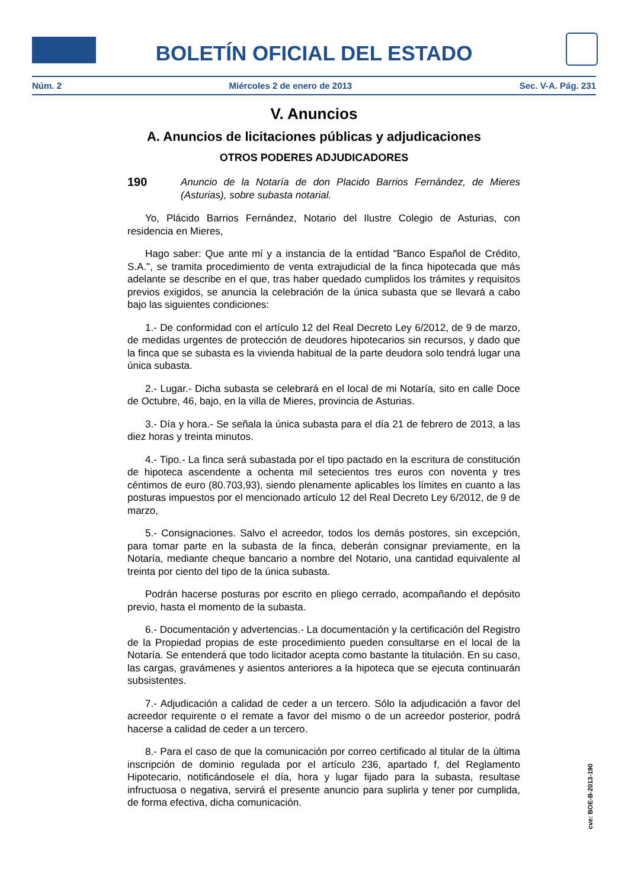BOLETÍN OFICIAL DEL ESTADO
Núm. 2 Miércoles 2 de enero de 2013 Sec. V-A. Pág. 231
V. Anuncios
A. Anuncios de licitaciones públicas y adjudicaciones
OTROS PODERES ADJUDICADORES
190
Anuncio de la Notaría de don Placido Barrios Fernández, de Mieres (Asturias), sobre subasta notarial.
Yo, Plácido Barrios Fernández, Notario del Ilustre Colegio de Asturias, con residencia en Mieres,
Hago saber: Que ante mí y a instancia de la entidad "Banco Español de Crédito, S.A.", se tramita procedimiento de venta extrajudicial de la finca hipotecada que más adelante se describe en el que, tras haber quedado cumplidos los trámites y requisitos previos exigidos, se anuncia la celebración de la única subasta que se llevará a cabo bajo las siguientes condiciones:
1.- De conformidad con el artículo 12 del Real Decreto Ley 6/2012, de 9 de marzo, de medidas urgentes de protección de deudores hipotecarios sin recursos, y dado que la finca que se subasta es la vivienda habitual de la parte deudora solo tendrá lugar una única subasta.
2.- Lugar.- Dicha subasta se celebrará en el local de mi Notaría, sito en calle Doce de Octubre, 46, bajo, en la villa de Mieres, provincia de Asturias.
3.- Día y hora.- Se señala la única subasta para el día 21 de febrero de 2013, a las diez horas y treinta minutos.
4.- Tipo.- La finca será subastada por el tipo pactado en la escritura de constitución de hipoteca ascendente a ochenta mil setecientos tres euros con noventa y tres céntimos de euro (80.703,93), siendo plenamente aplicables los límites en cuanto a las posturas impuestos por el mencionado artículo 12 del Real Decreto Ley 6/2012, de 9 de marzo,
5.- Consignaciones. Salvo el acreedor, todos los demás postores, sin excepción, para tomar parte en la subasta de la finca, deberán consignar previamente, en la Notaría, mediante cheque bancario a nombre del Notario, una cantidad equivalente al treinta por ciento del tipo de la única subasta.
Podrán hacerse posturas por escrito en pliego cerrado, acompañando el depósito previo, hasta el momento de la subasta.
6.- Documentación y advertencias.- La documentación y la certificación del Registro de la Propiedad propias de este procedimiento pueden consultarse en el local de la Notaría. Se entenderá que todo licitador acepta como bastante la titulación. En su caso, las cargas, gravámenes y asientos anteriores a la hipoteca que se ejecuta continuarán subsistentes.
7.- Adjudicación a calidad de ceder a un tercero. Sólo la adjudicación a favor del acreedor requirente o el remate a favor del mismo o de un acreedor posterior, podrá hacerse a calidad de ceder a un tercero.
8.- Para el caso de que la comunicación por correo certificado al titular de la última inscripción de dominio regulada por el artículo 236, apartado f, del Reglamento Hipotecario, notificándosele el día, hora y lugar fijado para la subasta, resultase infructuosa o negativa, servirá el presente anuncio para suplirla y tener por cumplida, de forma efectiva, dicha comunicación.
cve: BOE-B-2013-190